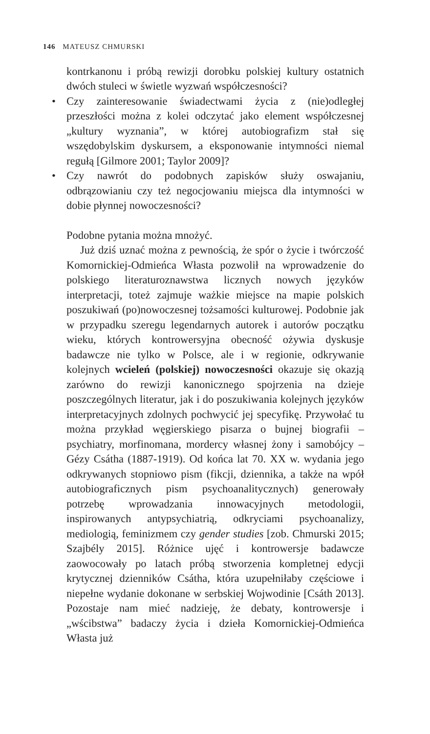146 MATEUSZ CHMURSKI
kontrkanonu i próbą rewizji dorobku polskiej kultury ostatnich dwóch stuleci w świetle wyzwań współczesności?
• Czy zainteresowanie świadectwami życia z (nie)odległej przeszłości można z kolei odczytać jako element współczesnej „kultury wyznania”, w której autobiografizm stał się wszędobylskim dyskursem, a eksponowanie intymności niemal regułą [Gilmore 2001; Taylor 2009]?
• Czy nawrót do podobnych zapisków służy oswajaniu, odbrązowianiu czy też negocjowaniu miejsca dla intymności w dobie płynnej nowoczesności?
Podobne pytania można mnożyć.
Już dziś uznać można z pewnością, że spór o życie i twórczość Komornickiej-Odmieńca Własta pozwolił na wprowadzenie do polskiego literaturoznawstwa licznych nowych języków interpretacji, toteż zajmuje ważkie miejsce na mapie polskich poszukiwań (po)nowoczesnej tożsamości kulturowej. Podobnie jak w przypadku szeregu legendarnych autorek i autorów początku wieku, których kontrowersyjna obecność ożywia dyskusje badawcze nie tylko w Polsce, ale i w regionie, odkrywanie kolejnych wcieleń (polskiej) nowoczesności okazuje się okazją zarówno do rewizji kanonicznego spojrzenia na dzieje poszczególnych literatur, jak i do poszukiwania kolejnych języków interpretacyjnych zdolnych pochwycić jej specyfikę. Przywołać tu można przykład węgierskiego pisarza o bujnej biografii – psychiatry, morfinomana, mordercy własnej żony i samobójcy – Gézy Csátha (1887-1919). Od końca lat 70. XX w. wydania jego odkrywanych stopniowo pism (fikcji, dziennika, a także na wpół autobiograficznych pism psychoanalitycznych) generowały potrzebę wprowadzania innowacyjnych metodologii, inspirowanych antypsychiatrią, odkryciami psychoanalizy, mediologią, feminizmem czy gender studies [zob. Chmurski 2015; Szajbély 2015]. Różnice ujęć i kontrowersje badawcze zaowocowały po latach próbą stworzenia kompletnej edycji krytycznej dzienników Csátha, która uzupełniłaby częściowe i niepełne wydanie dokonane w serbskiej Wojwodinie [Csáth 2013]. Pozostaje nam mieć nadzieję, że debaty, kontrowersje i „wścibstwa” badaczy życia i dzieła Komornickiej-Odmieńca Własta już